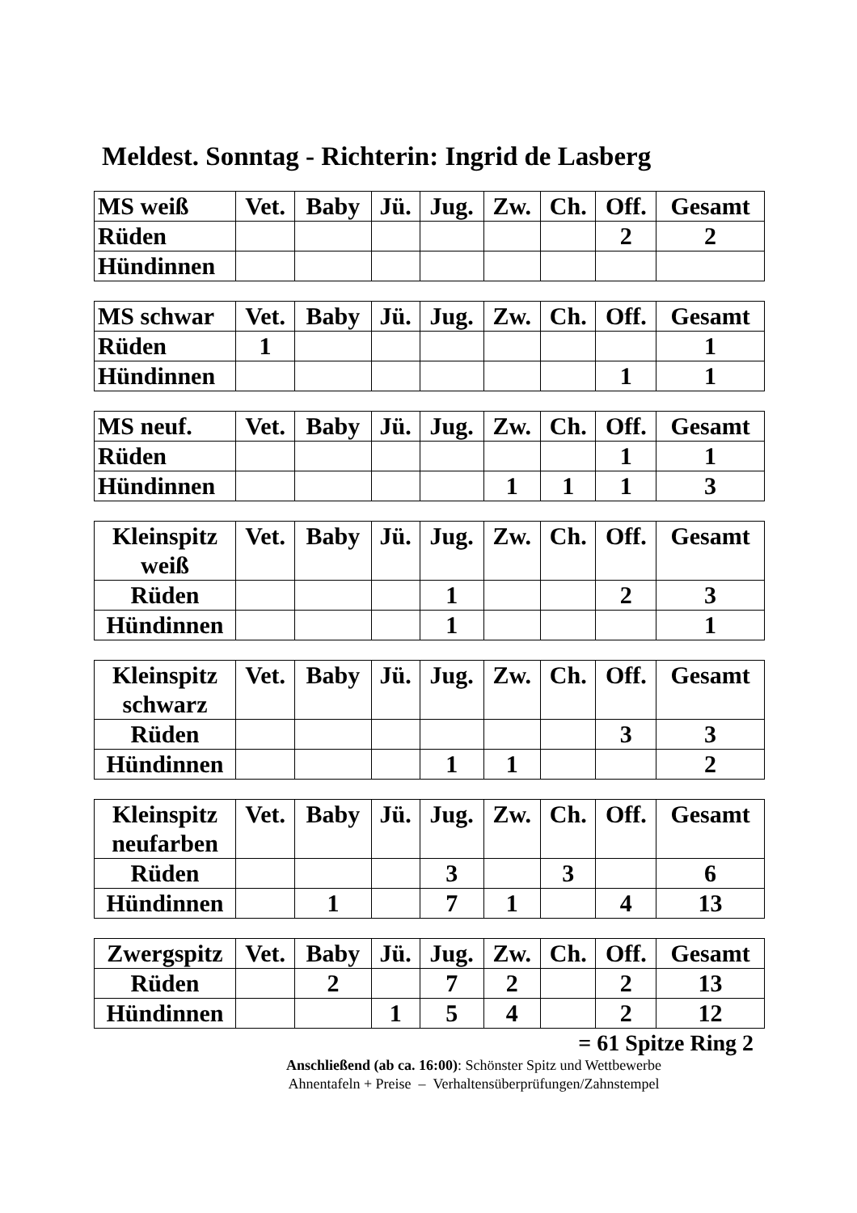Meldest. Sonntag - Richterin: Ingrid de Lasberg
| MS weiß | Vet. | Baby | Jü. | Jug. | Zw. | Ch. | Off. | Gesamt |
| --- | --- | --- | --- | --- | --- | --- | --- | --- |
| Rüden | | | | | | | 2 | 2 |
| Hündinnen | | | | | | | | |
| MS schwar | Vet. | Baby | Jü. | Jug. | Zw. | Ch. | Off. | Gesamt |
| --- | --- | --- | --- | --- | --- | --- | --- | --- |
| Rüden | 1 | | | | | | | 1 |
| Hündinnen | | | | | | | 1 | 1 |
| MS neuf. | Vet. | Baby | Jü. | Jug. | Zw. | Ch. | Off. | Gesamt |
| --- | --- | --- | --- | --- | --- | --- | --- | --- |
| Rüden | | | | | | | 1 | 1 |
| Hündinnen | | | | | 1 | 1 | 1 | 3 |
| Kleinspitz weiß | Vet. | Baby | Jü. | Jug. | Zw. | Ch. | Off. | Gesamt |
| --- | --- | --- | --- | --- | --- | --- | --- | --- |
| Rüden | | | | 1 | | | 2 | 3 |
| Hündinnen | | | | 1 | | | | 1 |
| Kleinspitz schwarz | Vet. | Baby | Jü. | Jug. | Zw. | Ch. | Off. | Gesamt |
| --- | --- | --- | --- | --- | --- | --- | --- | --- |
| Rüden | | | | | | | 3 | 3 |
| Hündinnen | | | | 1 | 1 | | | 2 |
| Kleinspitz neufarben | Vet. | Baby | Jü. | Jug. | Zw. | Ch. | Off. | Gesamt |
| --- | --- | --- | --- | --- | --- | --- | --- | --- |
| Rüden | | | | 3 | | 3 | | 6 |
| Hündinnen | | 1 | | 7 | 1 | | 4 | 13 |
| Zwergspitz | Vet. | Baby | Jü. | Jug. | Zw. | Ch. | Off. | Gesamt |
| --- | --- | --- | --- | --- | --- | --- | --- | --- |
| Rüden | | 2 | | 7 | 2 | | 2 | 13 |
| Hündinnen | | | 1 | 5 | 4 | | 2 | 12 |
= 61 Spitze Ring 2
Anschließend (ab ca. 16:00): Schönster Spitz und Wettbewerbe
Ahnentafeln + Preise – Verhaltensüberprüfungen/Zahnstempel